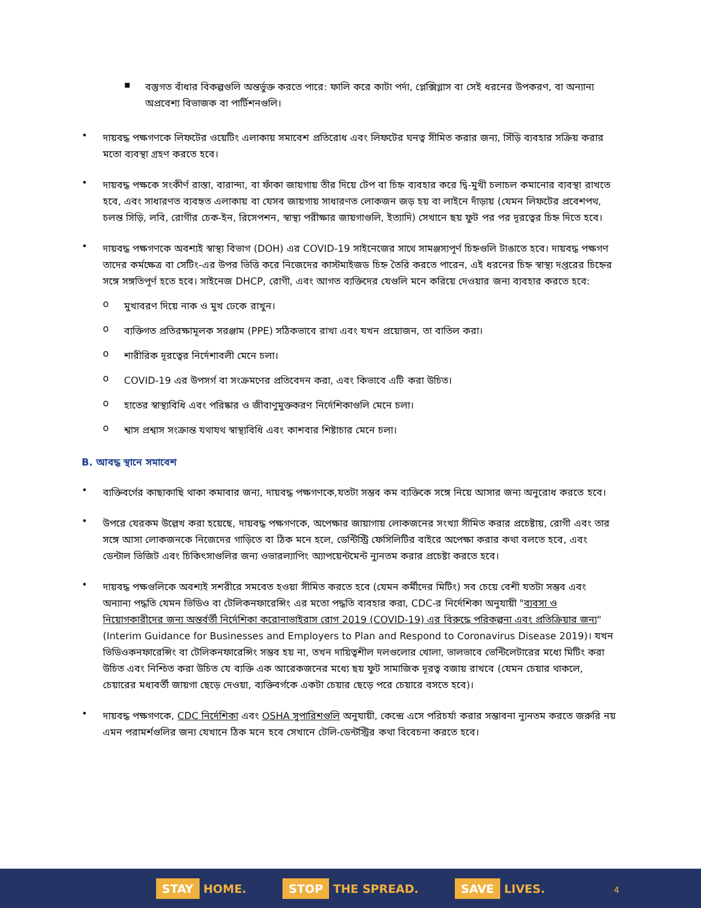▪
বস্তুগত বাঁধার বিকল্পগুলি অন্তর্ভুক্ত করতে পারে: ফালি করে কাটা পর্দা, প্লেক্সিগ্লাস বা সেই ধরনের উপকরণ, বা অন্যান্য অপ্রবেশ্য বিভাজক বা পার্টিশনগুলি।
•
দায়বদ্ধ পক্ষগণকে লিফটের ওয়েটিং এলাকায় সমাবেশ প্রতিরোধ এবং লিফটের ঘনত্ব সীমিত করার জন্য, সিঁড়ি ব্যবহার সক্রিয় করার মতো ব্যবস্থা গ্রহণ করতে হবে।
•
দায়বদ্ধ পক্ষকে সংকীর্ণ রাস্তা, বারান্দা, বা ফাঁকা জায়গায় তীর দিয়ে টেপ বা চিহ্ন ব্যবহার করে দ্বি-মুখী চলাচল কমানোর ব্যবস্থা রাখতে হবে, এবং সাধারণত ব্যবহৃত এলাকায় বা যেসব জায়গায় সাধারণত লোকজন জড় হয় বা লাইনে দাঁড়ায় (যেমন লিফটের প্রবেশপথ, চলন্ত সিড়ি, লবি, রোগীর চেক-ইন, রিসেপশন, স্বাস্থ্য পরীক্ষার জায়গাগুলি, ইত্যাদি) সেখানে ছয় ফুট পর পর দূরত্বের চিহ্ন দিতে হবে।
•
দায়বদ্ধ পক্ষগণকে অবশ্যই স্বাস্থ্য বিভাগ (DOH) এর COVID-19 সাইনেজের সাথে সামঞ্জস্যপূর্ণ চিহ্নগুলি টাঙাতে হবে। দায়বদ্ধ পক্ষগণ তাদের কর্মক্ষেত্র বা সেটিং-এর উপর ভিত্তি করে নিজেদের কাস্টমাইজড চিহ্ন তৈরি করতে পারেন, এই ধরনের চিহ্ন স্বাস্থ্য দপ্তরের চিহ্নের সঙ্গে সঙ্গতিপূর্ণ হতে হবে। সাইনেজ DHCP, রোগী, এবং আগত ব্যক্তিদের যেগুলি মনে করিয়ে দেওয়ার জন্য ব্যবহার করতে হবে:
o
মুখাবরণ দিয়ে নাক ও মুখ ঢেকে রাখুন।
o
ব্যক্তিগত প্রতিরক্ষামূলক সরঞ্জাম (PPE) সঠিকভাবে রাখা এবং যখন প্রয়োজন, তা বাতিল করা।
o
শারীরিক দূরত্বের নির্দেশাবলী মেনে চলা।
o
COVID-19 এর উপসর্গ বা সংক্রমণের প্রতিবেদন করা, এবং কিভাবে এটি করা উচিত।
o
হাতের স্বাস্থ্যবিধি এবং পরিষ্কার ও জীবাণুমুক্তকরণ নির্দেশিকাগুলি মেনে চলা।
o
শ্বাস প্রশ্বাস সংক্রান্ত যথাযথ স্বাস্থ্যবিধি এবং কাশবার শিষ্টাচার মেনে চলা।
B. আবদ্ধ স্থানে সমাবেশ
•
ব্যক্তিবর্গের কাছাকাছি থাকা কমাবার জন্য, দায়বদ্ধ পক্ষগণকে,যতটা সম্ভব কম ব্যক্তিকে সঙ্গে নিয়ে আসার জন্য অনুরোধ করতে হবে।
•
উপরে যেরকম উল্লেখ করা হয়েছে, দায়বদ্ধ পক্ষগণকে, অপেক্ষার জায়াগায় লোকজনের সংখ্যা সীমিত করার প্রচেষ্টায়, রোগী এবং তার সঙ্গে আসা লোকজনকে নিজেদের গাড়িতে বা ঠিক মনে হলে, ডেন্টিস্ট্রি ফেসিলিটির বাইরে অপেক্ষা করার কথা বলতে হবে, এবং ডেন্টাল ভিজিট এবং চিকিৎসাগুলির জন্য ওভারল্যাপিং অ্যাপয়েন্টমেন্ট ন্যুনতম করার প্রচেষ্টা করতে হবে।
•
দায়বদ্ধ পক্ষগুলিকে অবশ্যই সশরীরে সমবেত হওয়া সীমিত করতে হবে (যেমন কর্মীদের মিটিং) সব চেয়ে বেশী যতটা সম্ভব এবং অন্যান্য পদ্ধতি যেমন ভিডিও বা টেলিকনফারেন্সিং এর মতো পদ্ধতি ব্যবহার করা, CDC-র নির্দেশিকা অনুযায়ী "ব্যবসা ও নিয়োগকারীদের জন্য অন্তর্বর্তী নির্দেশিকা করোনাভাইরাস রোগ 2019 (COVID-19) এর বিরুদ্ধে পরিকল্পনা এবং প্রতিক্রিয়ার জন্য" (Interim Guidance for Businesses and Employers to Plan and Respond to Coronavirus Disease 2019)। যখন ভিডিওকনফারেন্সিং বা টেলিকনফারেন্সিং সম্ভব হয় না, তখন দায়িত্বশীল দলগুলোর খোলা, ভালভাবে ভেন্টিলেটারের মধ্যে মিটিং করা উচিত এবং নিশ্চিত করা উচিত যে ব্যক্তি এক আরেকজনের মধ্যে ছয় ফুট সামাজিক দূরত্ব বজায় রাখবে (যেমন চেয়ার থাকলে, চেয়ারের মধ্যবর্তী জায়গা ছেড়ে দেওয়া, ব্যক্তিবর্গকে একটা চেয়ার ছেড়ে পরে চেয়ারে বসতে হবে)।
•
দায়বদ্ধ পক্ষগণকে, CDC নির্দেশিকা এবং OSHA সুপারিশগুলি অনুযায়ী, কেন্দ্রে এসে পরিচর্যা করার সম্ভাবনা ন্যুনতম করতে জরুরি নয় এমন পরামর্শগুলির জন্য যেখানে ঠিক মনে হবে সেখানে টেলি-ডেন্টস্ট্রির কথা বিবেচনা করতে হবে।
STAY HOME.
STOP THE SPREAD.
SAVE LIVES.
4